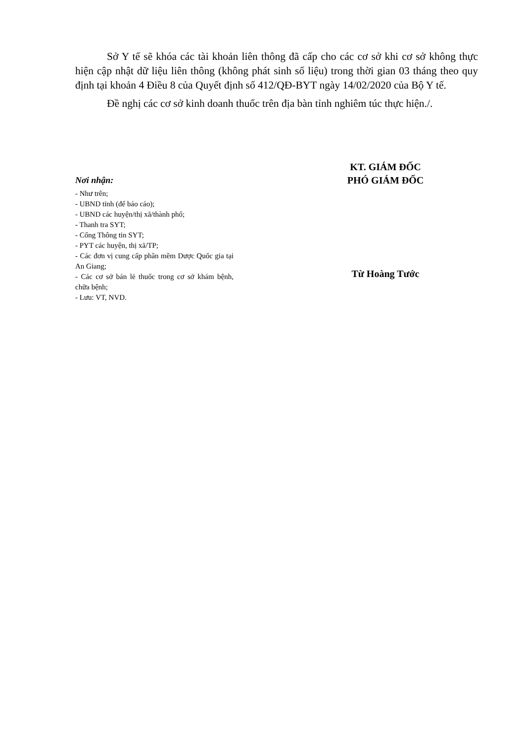Sở Y tế sẽ khóa các tài khoản liên thông đã cấp cho các cơ sở khi cơ sở không thực hiện cập nhật dữ liệu liên thông (không phát sinh số liệu) trong thời gian 03 tháng theo quy định tại khoản 4 Điều 8 của Quyết định số 412/QĐ-BYT ngày 14/02/2020 của Bộ Y tế.
Đề nghị các cơ sở kinh doanh thuốc trên địa bàn tỉnh nghiêm túc thực hiện./.
Nơi nhận:
- Như trên;
- UBND tỉnh (để báo cáo);
- UBND các huyện/thị xã/thành phố;
- Thanh tra SYT;
- Cổng Thông tin SYT;
- PYT các huyện, thị xã/TP;
- Các đơn vị cung cấp phần mềm Dược Quốc gia tại An Giang;
- Các cơ sở bán lẻ thuốc trong cơ sở khám bệnh, chữa bệnh;
- Lưu: VT, NVD.
KT. GIÁM ĐỐC
PHÓ GIÁM ĐỐC
Từ Hoàng Tước